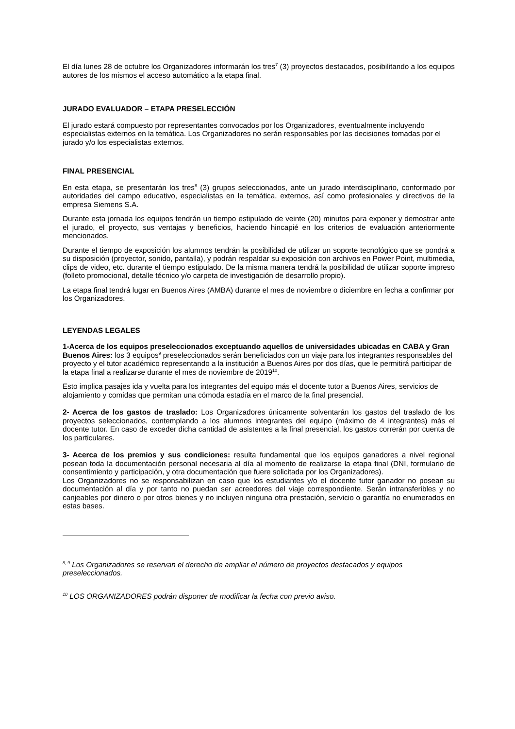El día lunes 28 de octubre los Organizadores informarán los tres<sup>7</sup> (3) proyectos destacados, posibilitando a los equipos autores de los mismos el acceso automático a la etapa final.
JURADO EVALUADOR – ETAPA PRESELECCIÓN
El jurado estará compuesto por representantes convocados por los Organizadores, eventualmente incluyendo especialistas externos en la temática. Los Organizadores no serán responsables por las decisiones tomadas por el jurado y/o los especialistas externos.
FINAL PRESENCIAL
En esta etapa, se presentarán los tres<sup>8</sup> (3) grupos seleccionados, ante un jurado interdisciplinario, conformado por autoridades del campo educativo, especialistas en la temática, externos, así como profesionales y directivos de la empresa Siemens S.A.
Durante esta jornada los equipos tendrán un tiempo estipulado de veinte (20) minutos para exponer y demostrar ante el jurado, el proyecto, sus ventajas y beneficios, haciendo hincapié en los criterios de evaluación anteriormente mencionados.
Durante el tiempo de exposición los alumnos tendrán la posibilidad de utilizar un soporte tecnológico que se pondrá a su disposición (proyector, sonido, pantalla), y podrán respaldar su exposición con archivos en Power Point, multimedia, clips de video, etc. durante el tiempo estipulado. De la misma manera tendrá la posibilidad de utilizar soporte impreso (folleto promocional, detalle técnico y/o carpeta de investigación de desarrollo propio).
La etapa final tendrá lugar en Buenos Aires (AMBA) durante el mes de noviembre o diciembre en fecha a confirmar por los Organizadores.
LEYENDAS LEGALES
1-Acerca de los equipos preseleccionados exceptuando aquellos de universidades ubicadas en CABA y Gran Buenos Aires: los 3 equipos<sup>9</sup> preseleccionados serán beneficiados con un viaje para los integrantes responsables del proyecto y el tutor académico representando a la institución a Buenos Aires por dos días, que le permitirá participar de la etapa final a realizarse durante el mes de noviembre de 2019<sup>10</sup>.
Esto implica pasajes ida y vuelta para los integrantes del equipo más el docente tutor a Buenos Aires, servicios de alojamiento y comidas que permitan una cómoda estadía en el marco de la final presencial.
2- Acerca de los gastos de traslado: Los Organizadores únicamente solventarán los gastos del traslado de los proyectos seleccionados, contemplando a los alumnos integrantes del equipo (máximo de 4 integrantes) más el docente tutor. En caso de exceder dicha cantidad de asistentes a la final presencial, los gastos correrán por cuenta de los particulares.
3- Acerca de los premios y sus condiciones: resulta fundamental que los equipos ganadores a nivel regional posean toda la documentación personal necesaria al día al momento de realizarse la etapa final (DNI, formulario de consentimiento y participación, y otra documentación que fuere solicitada por los Organizadores).
Los Organizadores no se responsabilizan en caso que los estudiantes y/o el docente tutor ganador no posean su documentación al día y por tanto no puedan ser acreedores del viaje correspondiente. Serán intransferibles y no canjeables por dinero o por otros bienes y no incluyen ninguna otra prestación, servicio o garantía no enumerados en estas bases.
<sup>8, 9</sup> Los Organizadores se reservan el derecho de ampliar el número de proyectos destacados y equipos preseleccionados.
<sup>10</sup> LOS ORGANIZADORES podrán disponer de modificar la fecha con previo aviso.